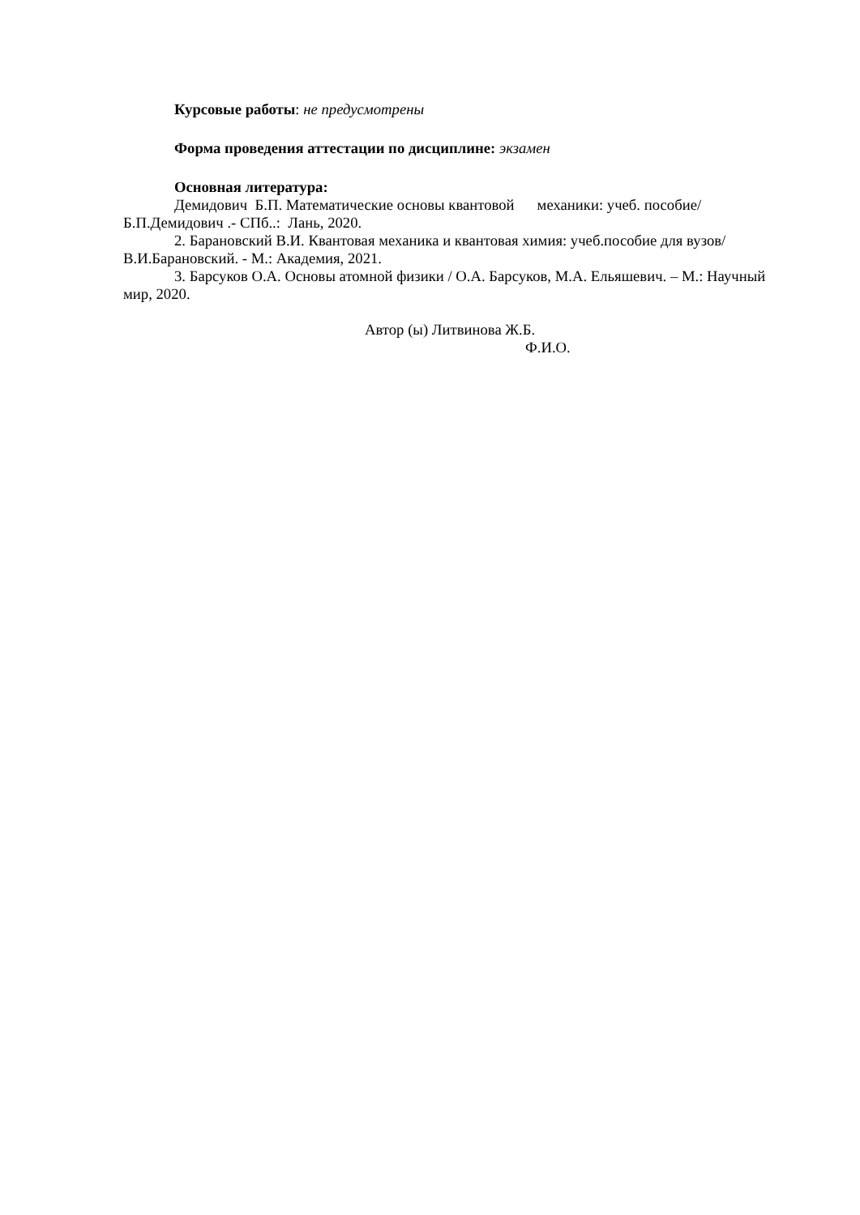Курсовые работы: не предусмотрены
Форма проведения аттестации по дисциплине: экзамен
Основная литература:
Демидович Б.П. Математические основы квантовой механики: учеб. пособие/ Б.П.Демидович .- СПб..: Лань, 2020.
2. Барановский В.И. Квантовая механика и квантовая химия: учеб.пособие для вузов/В.И.Барановский. - М.: Академия, 2021.
3. Барсуков О.А. Основы атомной физики / О.А. Барсуков, М.А. Ельяшевич. – М.: Научный мир, 2020.
Автор (ы) Литвинова Ж.Б.
Ф.И.О.